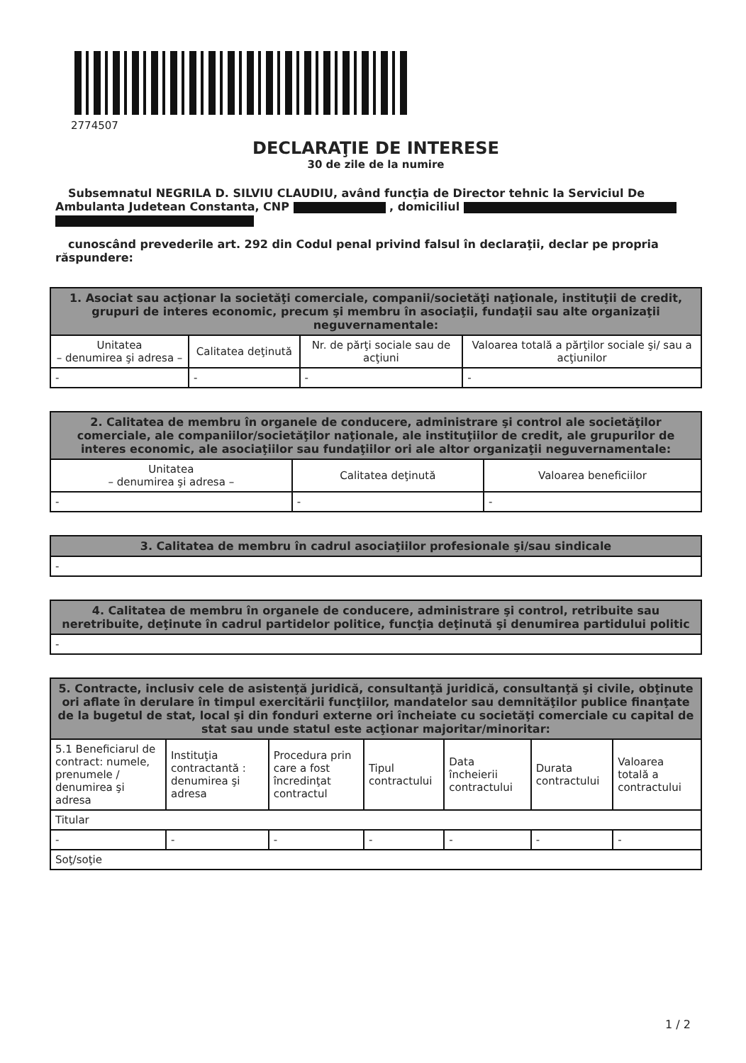2774507
DECLARAŢIE DE INTERESE
30 de zile de la numire
Subsemnatul NEGRILA D. SILVIU CLAUDIU, având funcţia de Director tehnic la Serviciul De Ambulanta Judetean Constanta, CNP , domiciliul
cunoscând prevederile art. 292 din Codul penal privind falsul în declaraţii, declar pe propria răspundere:
| 1. Asociat sau acţionar la societăţi comerciale, companii/societăţi naţionale, instituţii de credit, grupuri de interes economic, precum şi membru în asociaţii, fundaţii sau alte organizaţii neguvernamentale: | | | |
| --- | --- | --- | --- |
| Unitatea – denumirea şi adresa – | Calitatea deţinută | Nr. de părţi sociale sau de acţiuni | Valoarea totală a părţilor sociale şi/ sau a acţiunilor |
| - | - | - | - |
| 2. Calitatea de membru în organele de conducere, administrare şi control ale societăţilor comerciale, ale companiilor/societăţilor naţionale, ale instituţiilor de credit, ale grupurilor de interes economic, ale asociaţiilor sau fundaţiilor ori ale altor organizaţii neguvernamentale: | | |
| --- | --- | --- |
| Unitatea – denumirea şi adresa – | Calitatea deţinută | Valoarea beneficiilor |
| - | - | - |
| 3. Calitatea de membru în cadrul asociaţiilor profesionale şi/sau sindicale |
| --- |
| - |
| 4. Calitatea de membru în organele de conducere, administrare şi control, retribuite sau neretribuite, deţinute în cadrul partidelor politice, funcţia deţinută şi denumirea partidului politic |
| --- |
| - |
| 5. Contracte, inclusiv cele de asistenţă juridică, consultanţă juridică, consultanţă şi civile, obţinute ori aflate în derulare în timpul exercitării funcţiilor, mandatelor sau demnităţilor publice finanţate de la bugetul de stat, local şi din fonduri externe ori încheiate cu societăţi comerciale cu capital de stat sau unde statul este acţionar majoritar/minoritar: | | | | | | |
| --- | --- | --- | --- | --- | --- | --- |
| 5.1 Beneficiarul de contract: numele, prenumele / denumirea şi adresa | Instituţia contractantă : denumirea şi adresa | Procedura prin care a fost încredinţat contractul | Tipul contractului | Data încheierii contractului | Durata contractului | Valoarea totală a contractului |
| Titular | | | | | | |
| - | - | - | - | - | - | - |
| Soţ/soţie | | | | | | |
1 / 2